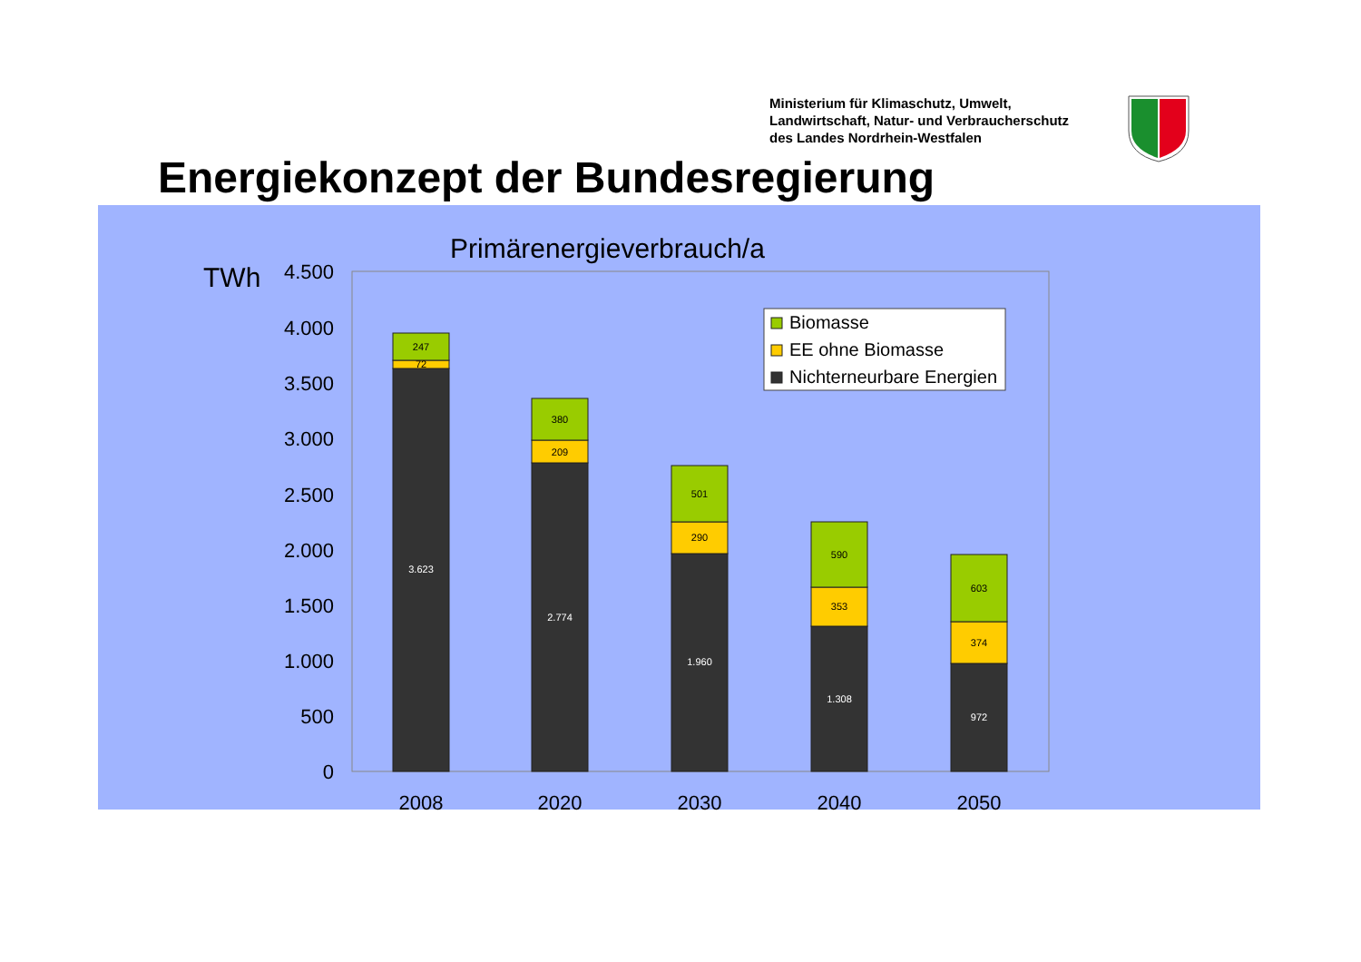Ministerium für Klimaschutz, Umwelt,
Landwirtschaft, Natur- und Verbraucherschutz
des Landes Nordrhein-Westfalen
Energiekonzept der Bundesregierung
Primärenergieverbrauch/a
TWh
4.500
4.000
3.500
3.000
2.500
2.000
1.500
1.000
500
0
247
72
3.623
380
209
2.774
501
290
1.960
590
353
1.308
603
374
972
2008
2020
2030
2040
2050
Biomasse
EE ohne Biomasse
Nichterneurbare Energien